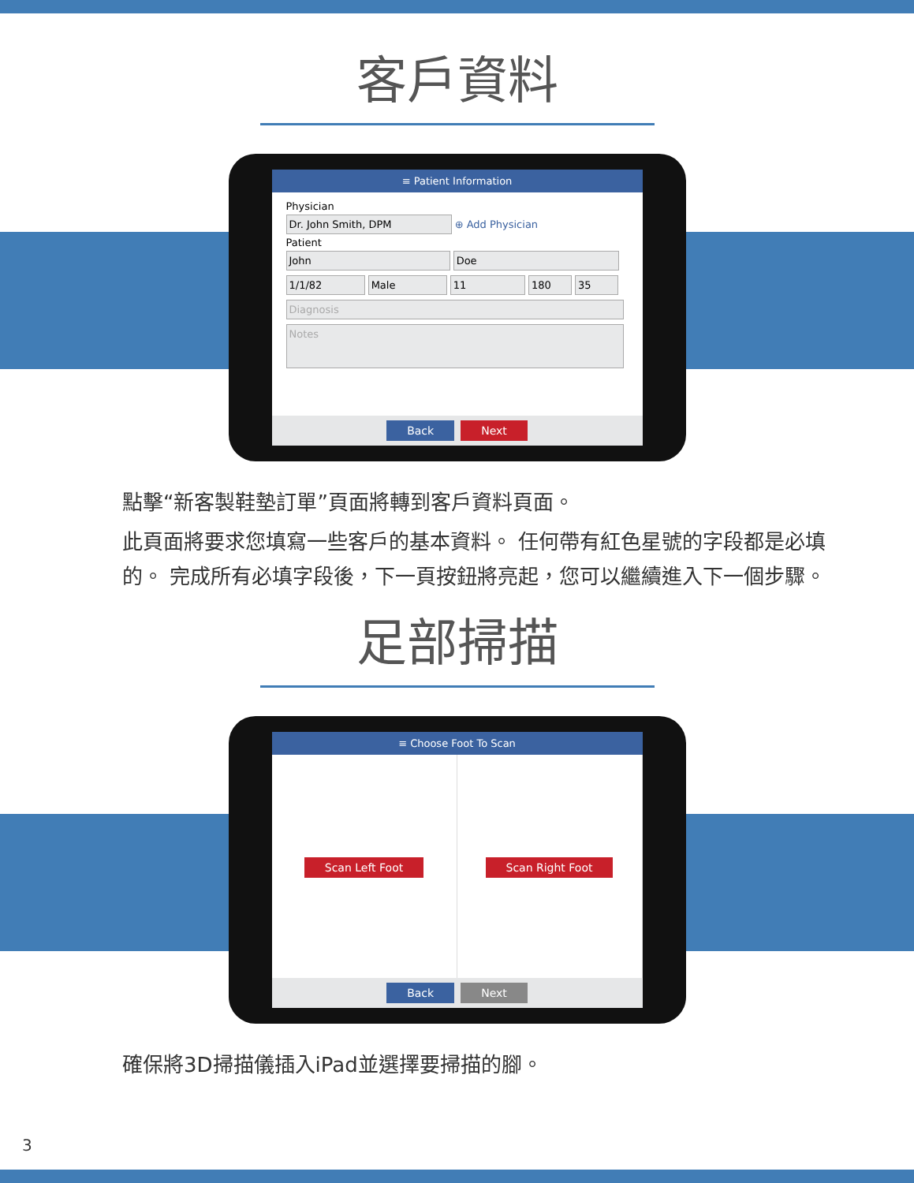客戶資料
≡ Patient Information
Physician
Dr. John Smith, DPM ⊕ Add Physician
Patient
John Doe
1/1/82 Male 11 180 35
Diagnosis
Notes
Back Next
點擊“新客製鞋墊訂單”頁面將轉到客戶資料頁面。
此頁面將要求您填寫一些客戶的基本資料。 任何帶有紅色星號的字段都是必填的。 完成所有必填字段後，下一頁按鈕將亮起，您可以繼續進入下一個步驟。
足部掃描
≡ Choose Foot To Scan
Scan Left Foot Scan Right Foot
Back Next
確保將3D掃描儀插入iPad並選擇要掃描的腳。
3